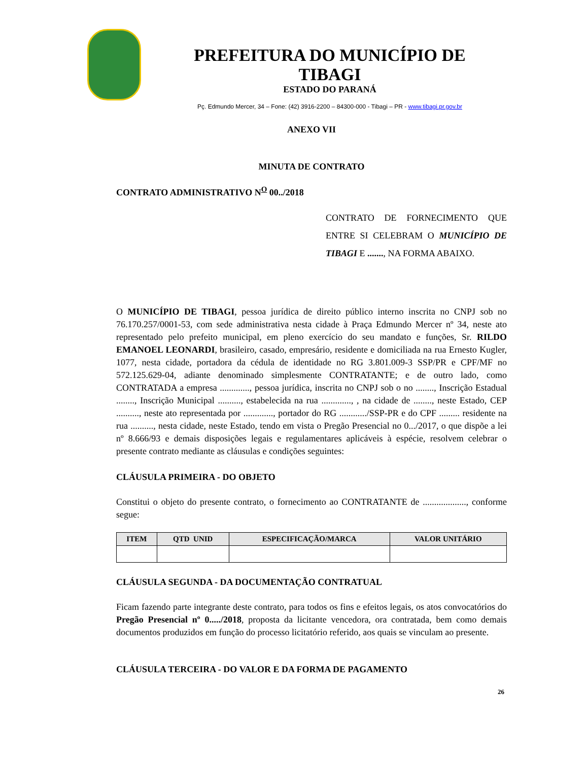PREFEITURA DO MUNICÍPIO DE TIBAGI
ESTADO DO PARANÁ
Pç. Edmundo Mercer, 34 – Fone: (42) 3916-2200 – 84300-000 - Tibagi – PR - www.tibagi.pr.gov.br
ANEXO VII
MINUTA DE CONTRATO
CONTRATO ADMINISTRATIVO N<sup>O</sup> 00../2018
CONTRATO DE FORNECIMENTO QUE ENTRE SI CELEBRAM O MUNICÍPIO DE TIBAGI E ......., NA FORMA ABAIXO.
O MUNICÍPIO DE TIBAGI, pessoa jurídica de direito público interno inscrita no CNPJ sob no 76.170.257/0001-53, com sede administrativa nesta cidade à Praça Edmundo Mercer nº 34, neste ato representado pelo prefeito municipal, em pleno exercício do seu mandato e funções, Sr. RILDO EMANOEL LEONARDI, brasileiro, casado, empresário, residente e domiciliada na rua Ernesto Kugler, 1077, nesta cidade, portadora da cédula de identidade no RG 3.801.009-3 SSP/PR e CPF/MF no 572.125.629-04, adiante denominado simplesmente CONTRATANTE; e de outro lado, como CONTRATADA a empresa ............., pessoa jurídica, inscrita no CNPJ sob o no ........, Inscrição Estadual ........, Inscrição Municipal .........., estabelecida na rua ............., , na cidade de ........, neste Estado, CEP .........., neste ato representada por ............., portador do RG ............/SSP-PR e do CPF ......... residente na rua .........., nesta cidade, neste Estado, tendo em vista o Pregão Presencial no 0.../2017, o que dispõe a lei nº 8.666/93 e demais disposições legais e regulamentares aplicáveis à espécie, resolvem celebrar o presente contrato mediante as cláusulas e condições seguintes:
CLÁUSULA PRIMEIRA - DO OBJETO
Constitui o objeto do presente contrato, o fornecimento ao CONTRATANTE de ..................., conforme segue:
| ITEM | QTD UNID | ESPECIFICAÇÃO/MARCA | VALOR UNITÁRIO |
| --- | --- | --- | --- |
CLÁUSULA SEGUNDA - DA DOCUMENTAÇÃO CONTRATUAL
Ficam fazendo parte integrante deste contrato, para todos os fins e efeitos legais, os atos convocatórios do Pregão Presencial nº 0...../2018, proposta da licitante vencedora, ora contratada, bem como demais documentos produzidos em função do processo licitatório referido, aos quais se vinculam ao presente.
CLÁUSULA TERCEIRA - DO VALOR E DA FORMA DE PAGAMENTO
26